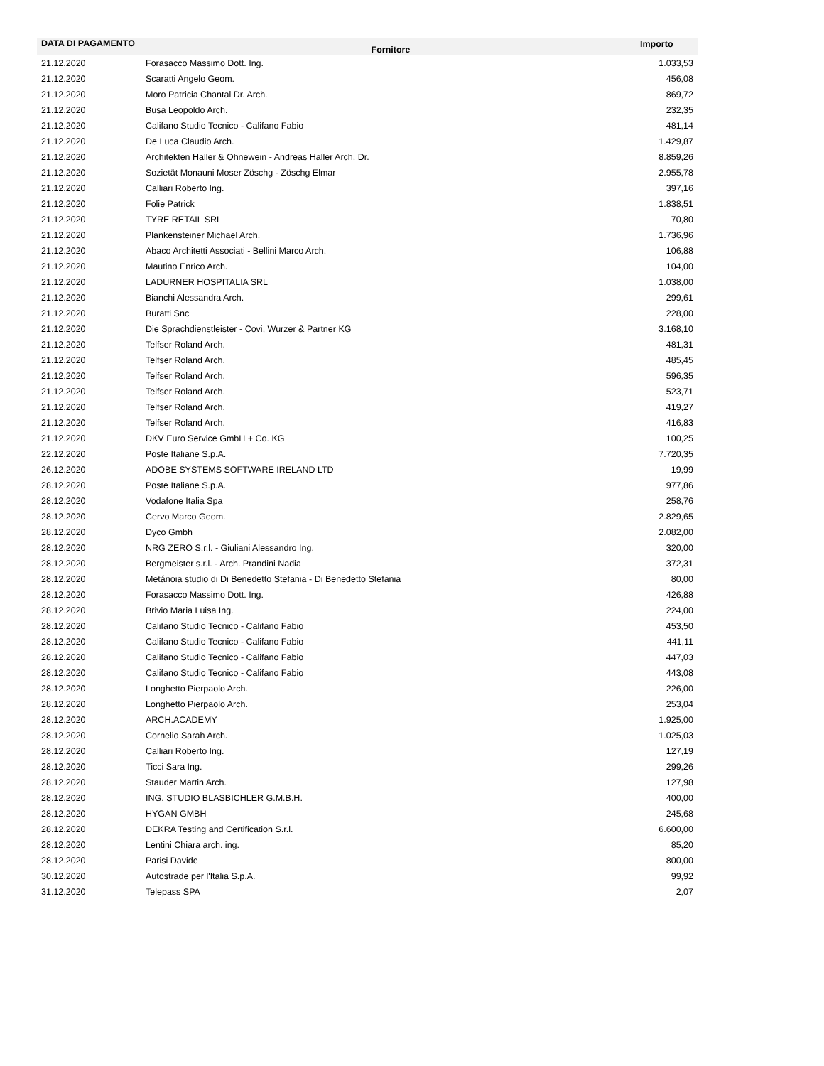| DATA DI PAGAMENTO | Fornitore | Importo |
| --- | --- | --- |
| 21.12.2020 | Forasacco Massimo Dott. Ing. | 1.033,53 |
| 21.12.2020 | Scaratti Angelo Geom. | 456,08 |
| 21.12.2020 | Moro Patricia Chantal Dr. Arch. | 869,72 |
| 21.12.2020 | Busa Leopoldo Arch. | 232,35 |
| 21.12.2020 | Califano Studio Tecnico - Califano Fabio | 481,14 |
| 21.12.2020 | De Luca Claudio Arch. | 1.429,87 |
| 21.12.2020 | Architekten Haller & Ohnewein - Andreas Haller Arch. Dr. | 8.859,26 |
| 21.12.2020 | Sozietät Monauni Moser Zöschg - Zöschg Elmar | 2.955,78 |
| 21.12.2020 | Calliari Roberto Ing. | 397,16 |
| 21.12.2020 | Folie Patrick | 1.838,51 |
| 21.12.2020 | TYRE RETAIL SRL | 70,80 |
| 21.12.2020 | Plankensteiner Michael Arch. | 1.736,96 |
| 21.12.2020 | Abaco Architetti Associati - Bellini Marco Arch. | 106,88 |
| 21.12.2020 | Mautino Enrico Arch. | 104,00 |
| 21.12.2020 | LADURNER HOSPITALIA SRL | 1.038,00 |
| 21.12.2020 | Bianchi Alessandra Arch. | 299,61 |
| 21.12.2020 | Buratti Snc | 228,00 |
| 21.12.2020 | Die Sprachdienstleister - Covi, Wurzer & Partner KG | 3.168,10 |
| 21.12.2020 | Telfser Roland Arch. | 481,31 |
| 21.12.2020 | Telfser Roland Arch. | 485,45 |
| 21.12.2020 | Telfser Roland Arch. | 596,35 |
| 21.12.2020 | Telfser Roland Arch. | 523,71 |
| 21.12.2020 | Telfser Roland Arch. | 419,27 |
| 21.12.2020 | Telfser Roland Arch. | 416,83 |
| 21.12.2020 | DKV Euro Service GmbH + Co. KG | 100,25 |
| 22.12.2020 | Poste Italiane S.p.A. | 7.720,35 |
| 26.12.2020 | ADOBE SYSTEMS SOFTWARE IRELAND LTD | 19,99 |
| 28.12.2020 | Poste Italiane S.p.A. | 977,86 |
| 28.12.2020 | Vodafone Italia Spa | 258,76 |
| 28.12.2020 | Cervo Marco Geom. | 2.829,65 |
| 28.12.2020 | Dyco Gmbh | 2.082,00 |
| 28.12.2020 | NRG ZERO S.r.l. - Giuliani Alessandro Ing. | 320,00 |
| 28.12.2020 | Bergmeister s.r.l. - Arch. Prandini Nadia | 372,31 |
| 28.12.2020 | Metánoia studio di Di Benedetto Stefania - Di Benedetto Stefania | 80,00 |
| 28.12.2020 | Forasacco Massimo Dott. Ing. | 426,88 |
| 28.12.2020 | Brivio Maria Luisa Ing. | 224,00 |
| 28.12.2020 | Califano Studio Tecnico - Califano Fabio | 453,50 |
| 28.12.2020 | Califano Studio Tecnico - Califano Fabio | 441,11 |
| 28.12.2020 | Califano Studio Tecnico - Califano Fabio | 447,03 |
| 28.12.2020 | Califano Studio Tecnico - Califano Fabio | 443,08 |
| 28.12.2020 | Longhetto Pierpaolo Arch. | 226,00 |
| 28.12.2020 | Longhetto Pierpaolo Arch. | 253,04 |
| 28.12.2020 | ARCH.ACADEMY | 1.925,00 |
| 28.12.2020 | Cornelio Sarah Arch. | 1.025,03 |
| 28.12.2020 | Calliari Roberto Ing. | 127,19 |
| 28.12.2020 | Ticci Sara Ing. | 299,26 |
| 28.12.2020 | Stauder Martin Arch. | 127,98 |
| 28.12.2020 | ING. STUDIO BLASBICHLER G.M.B.H. | 400,00 |
| 28.12.2020 | HYGAN GMBH | 245,68 |
| 28.12.2020 | DEKRA Testing and Certification S.r.l. | 6.600,00 |
| 28.12.2020 | Lentini Chiara arch. ing. | 85,20 |
| 28.12.2020 | Parisi Davide | 800,00 |
| 30.12.2020 | Autostrade per l'Italia S.p.A. | 99,92 |
| 31.12.2020 | Telepass SPA | 2,07 |